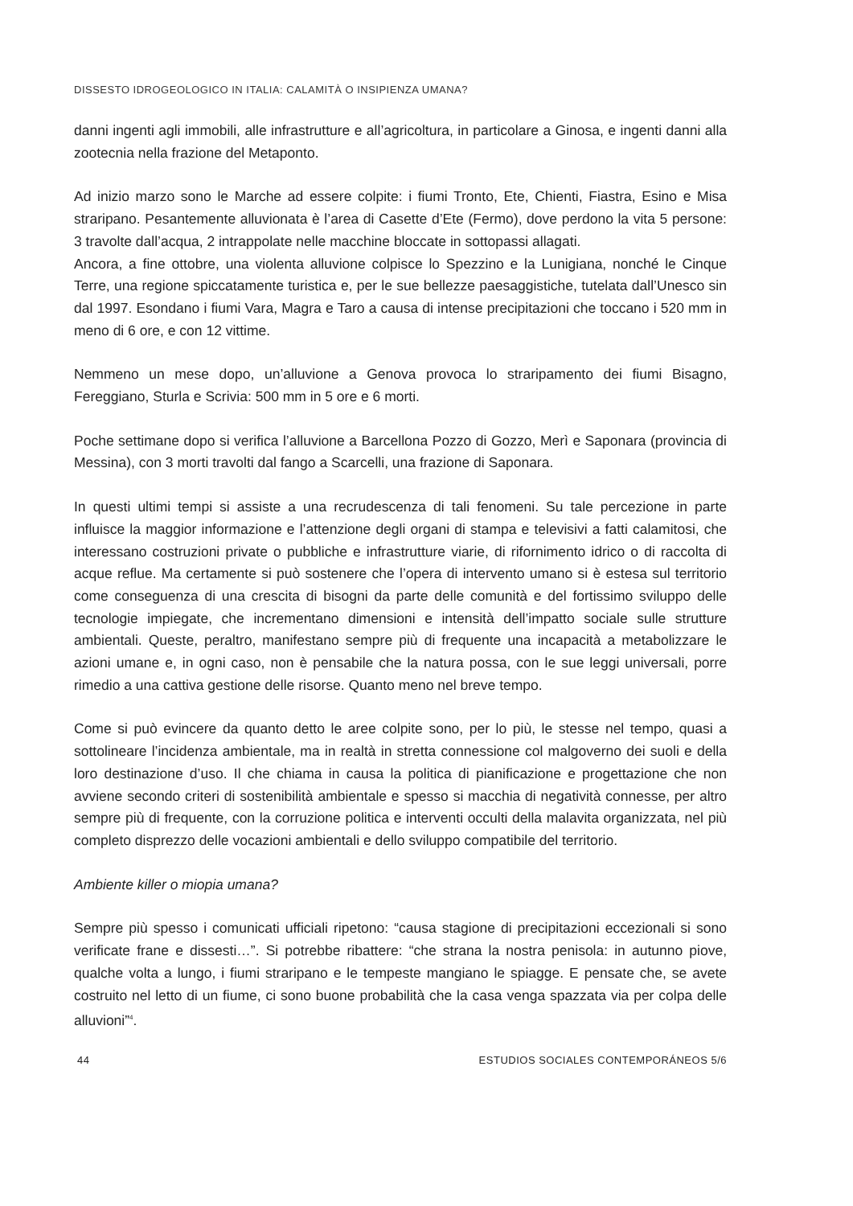DISSESTO IDROGEOLOGICO IN ITALIA: CALAMITÀ O INSIPIENZA UMANA?
danni ingenti agli immobili, alle infrastrutture e all’agricoltura, in particolare a Ginosa, e ingenti danni alla zootecnia nella frazione del Metaponto.
Ad inizio marzo sono le Marche ad essere colpite: i fiumi Tronto, Ete, Chienti, Fiastra, Esino e Misa straripano. Pesantemente alluvionata è l’area di Casette d’Ete (Fermo), dove perdono la vita 5 persone: 3 travolte dall’acqua, 2 intrappolate nelle macchine bloccate in sottopassi allagati.
Ancora, a fine ottobre, una violenta alluvione colpisce lo Spezzino e la Lunigiana, nonché le Cinque Terre, una regione spiccatamente turistica e, per le sue bellezze paesaggistiche, tutelata dall’Unesco sin dal 1997. Esondano i fiumi Vara, Magra e Taro a causa di intense precipitazioni che toccano i 520 mm in meno di 6 ore, e con 12 vittime.
Nemmeno un mese dopo, un’alluvione a Genova provoca lo straripamento dei fiumi Bisagno, Fereggiano, Sturla e Scrivia: 500 mm in 5 ore e 6 morti.
Poche settimane dopo si verifica l’alluvione a Barcellona Pozzo di Gozzo, Merì e Saponara (provincia di Messina), con 3 morti travolti dal fango a Scarcelli, una frazione di Saponara.
In questi ultimi tempi si assiste a una recrudescenza di tali fenomeni. Su tale percezione in parte influisce la maggior informazione e l’attenzione degli organi di stampa e televisivi a fatti calamitosi, che interessano costruzioni private o pubbliche e infrastrutture viarie, di rifornimento idrico o di raccolta di acque reflue. Ma certamente si può sostenere che l’opera di intervento umano si è estesa sul territorio come conseguenza di una crescita di bisogni da parte delle comunità e del fortissimo sviluppo delle tecnologie impiegate, che incrementano dimensioni e intensità dell’impatto sociale sulle strutture ambientali. Queste, peraltro, manifestano sempre più di frequente una incapacità a metabolizzare le azioni umane e, in ogni caso, non è pensabile che la natura possa, con le sue leggi universali, porre rimedio a una cattiva gestione delle risorse. Quanto meno nel breve tempo.
Come si può evincere da quanto detto le aree colpite sono, per lo più, le stesse nel tempo, quasi a sottolineare l’incidenza ambientale, ma in realtà in stretta connessione col malgoverno dei suoli e della loro destinazione d’uso. Il che chiama in causa la politica di pianificazione e progettazione che non avviene secondo criteri di sostenibilità ambientale e spesso si macchia di negatività connesse, per altro sempre più di frequente, con la corruzione politica e interventi occulti della malavita organizzata, nel più completo disprezzo delle vocazioni ambientali e dello sviluppo compatibile del territorio.
Ambiente killer o miopia umana?
Sempre più spesso i comunicati ufficiali ripetono: “causa stagione di precipitazioni eccezionali si sono verificate frane e dissesti…”. Si potrebbe ribattere: “che strana la nostra penisola: in autunno piove, qualche volta a lungo, i fiumi straripano e le tempeste mangiano le spiagge. E pensate che, se avete costruito nel letto di un fiume, ci sono buone probabilità che la casa venga spazzata via per colpa delle alluvioni”<sup>4</sup>.
44 ESTUDIOS SOCIALES CONTEMPORÁNEOS 5/6